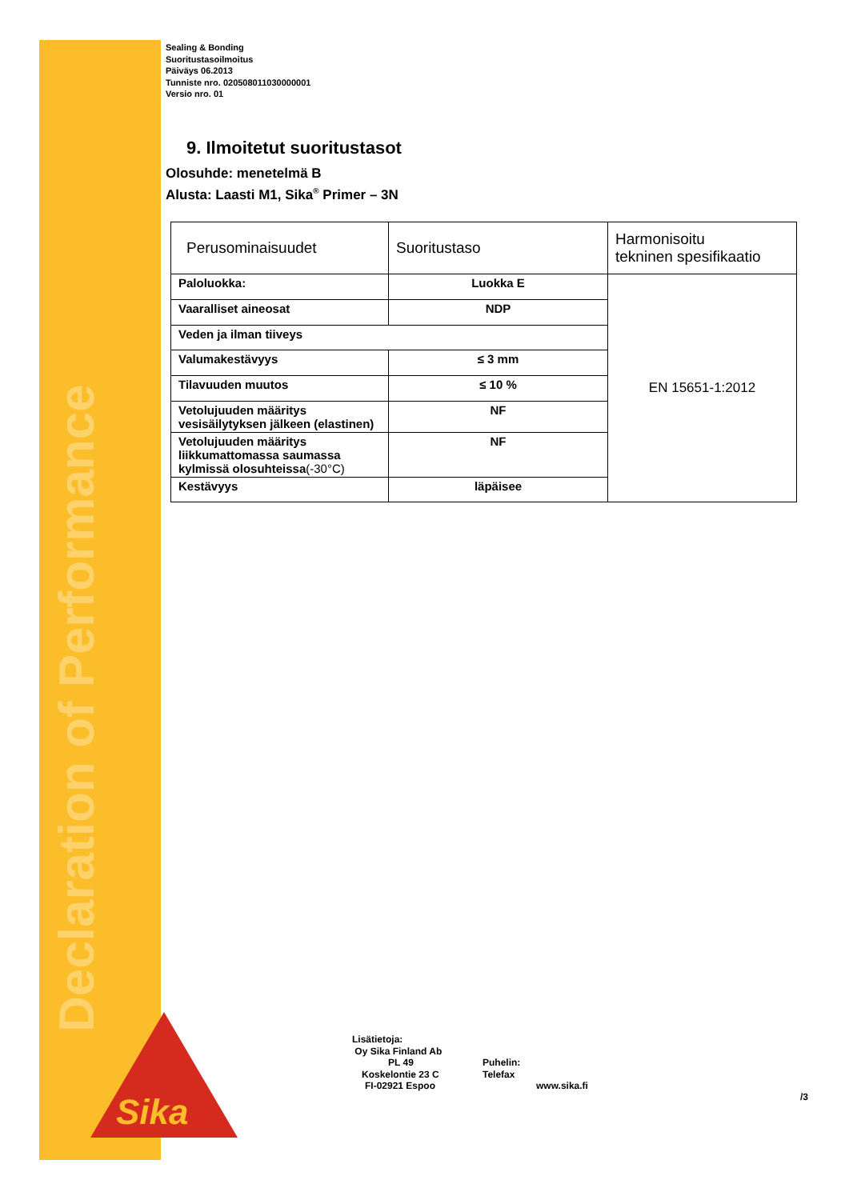Declaration of Performance
Sika®
Sealing & Bonding
Suoritustasoilmoitus
Päiväys 06.2013
Tunniste nro. 020508011030000001
Versio nro. 01
9. Ilmoitetut suoritustasot
Olosuhde: menetelmä B
Alusta: Laasti M1, Sika<sup>®</sup> Primer – 3N
| Perusominaisuudet | Suoritustaso | Harmonisoitu tekninen spesifikaatio |
| Paloluokka: | Luokka E | EN 15651-1:2012 |
| Vaaralliset aineosat | NDP | |
| Veden ja ilman tiiveys | | |
| Valumakestävyys | ≤ 3 mm | |
| Tilavuuden muutos | ≤ 10 % | |
| Vetolujuuden määritys vesisäilytyksen jälkeen (elastinen) | NF | |
| Vetolujuuden määritys liikkumattomassa saumassa kylmissä olosuhteissa (-30°C) | NF | |
| Kestävyys | läpäisee | |
Lisätietoja:
Oy Sika Finland Ab
PL 49
Koskelontie 23 C
FI-02921 Espoo
Puhelin:
Telefax
www.sika.fi
/3